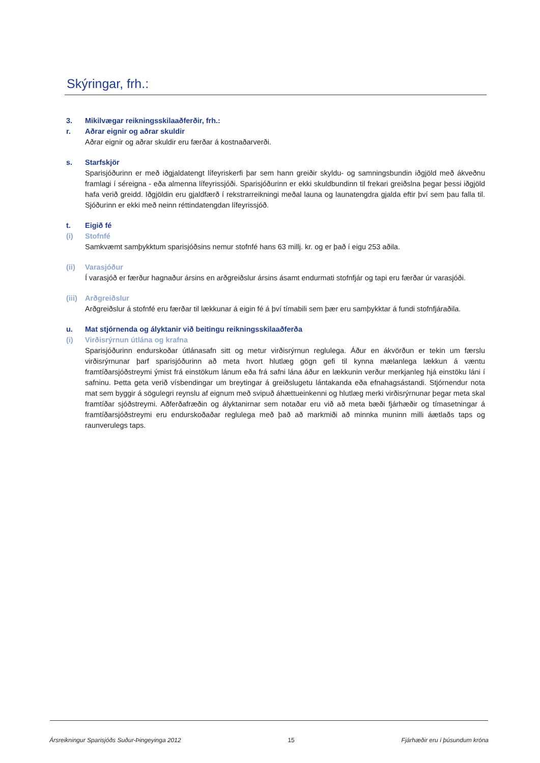Skýringar, frh.:
3. Mikilvægar reikningsskilaaðferðir, frh.:
r. Aðrar eignir og aðrar skuldir
Aðrar eignir og aðrar skuldir eru færðar á kostnaðarverði.
s. Starfskjör
Sparisjóðurinn er með iðgjaldatengt lífeyriskerfi þar sem hann greiðir skyldu- og samningsbundin iðgjöld með ákveðnu framlagi í séreigna - eða almenna lífeyrissjóði. Sparisjóðurinn er ekki skuldbundinn til frekari greiðslna þegar þessi iðgjöld hafa verið greidd. Iðgjöldin eru gjaldfærð í rekstrarreikningi meðal launa og launatengdra gjalda eftir því sem þau falla til. Sjóðurinn er ekki með neinn réttindatengdan lífeyrissjóð.
t. Eigið fé
(i) Stofnfé
Samkvæmt samþykktum sparisjóðsins nemur stofnfé hans 63 millj. kr. og er það í eigu 253 aðila.
(ii) Varasjóður
Í varasjóð er færður hagnaður ársins en arðgreiðslur ársins ásamt endurmati stofnfjár og tapi eru færðar úr varasjóði.
(iii) Arðgreiðslur
Arðgreiðslur á stofnfé eru færðar til lækkunar á eigin fé á því tímabili sem þær eru samþykktar á fundi stofnfjáraðila.
u. Mat stjórnenda og ályktanir við beitingu reikningsskilaaðferða
(i) Virðisrýrnun útlána og krafna
Sparisjóðurinn endurskoðar útlánasafn sitt og metur virðisrýrnun reglulega. Áður en ákvörðun er tekin um færslu virðisrýrnunar þarf sparisjóðurinn að meta hvort hlutlæg gögn gefi til kynna mælanlega lækkun á væntu framtíðarsjóðstreymi ýmist frá einstökum lánum eða frá safni lána áður en lækkunin verður merkjanleg hjá einstöku láni í safninu. Þetta geta verið vísbendingar um breytingar á greiðslugetu lántakanda eða efnahagsástandi. Stjórnendur nota mat sem byggir á sögulegri reynslu af eignum með svipuð áhættueinkenni og hlutlæg merki virðisrýrnunar þegar meta skal framtíðar sjóðstreymi. Aðferðafræðin og ályktanirnar sem notaðar eru við að meta bæði fjárhæðir og tímasetningar á framtíðarsjóðstreymi eru endurskoðaðar reglulega með það að markmiði að minnka muninn milli áætlaðs taps og raunverulegs taps.
Ársreikningur Sparisjóðs Suður-Þingeyinga 2012 15 Fjárhæðir eru í þúsundum króna